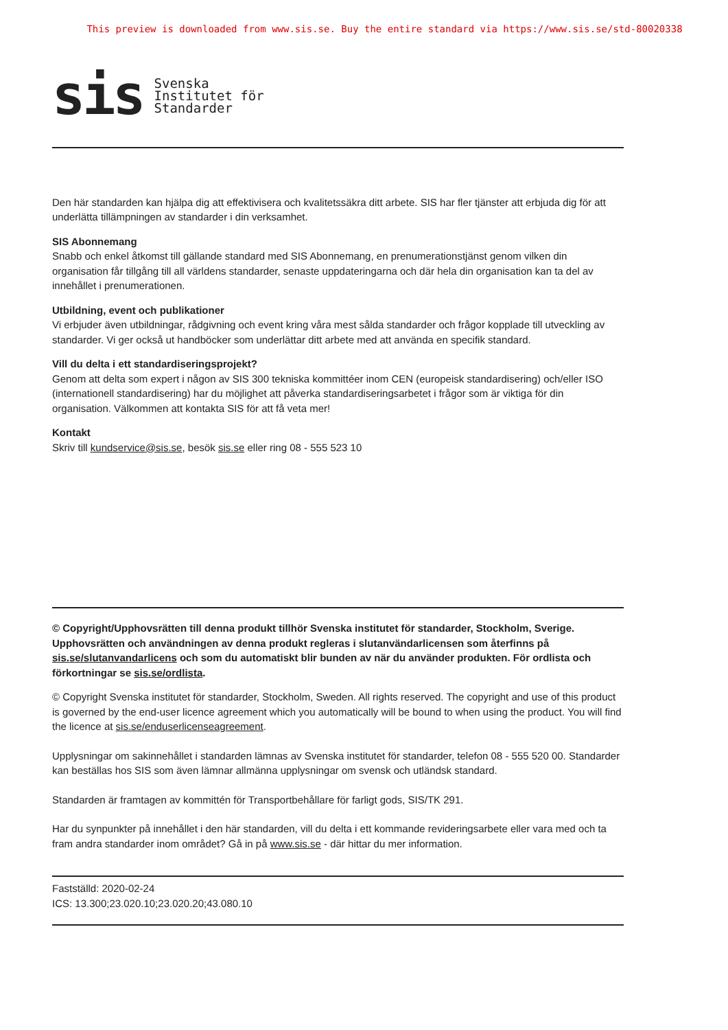This preview is downloaded from www.sis.se. Buy the entire standard via https://www.sis.se/std-80020338
sis Svenska
Institutet för
Standarder
Den här standarden kan hjälpa dig att effektivisera och kvalitetssäkra ditt arbete. SIS har fler tjänster att erbjuda dig för att underlätta tillämpningen av standarder i din verksamhet.
SIS Abonnemang
Snabb och enkel åtkomst till gällande standard med SIS Abonnemang, en prenumerationstjänst genom vilken din organisation får tillgång till all världens standarder, senaste uppdateringarna och där hela din organisation kan ta del av innehållet i prenumerationen.
Utbildning, event och publikationer
Vi erbjuder även utbildningar, rådgivning och event kring våra mest sålda standarder och frågor kopplade till utveckling av standarder. Vi ger också ut handböcker som underlättar ditt arbete med att använda en specifik standard.
Vill du delta i ett standardiseringsprojekt?
Genom att delta som expert i någon av SIS 300 tekniska kommittéer inom CEN (europeisk standardisering) och/eller ISO (internationell standardisering) har du möjlighet att påverka standardiseringsarbetet i frågor som är viktiga för din organisation. Välkommen att kontakta SIS för att få veta mer!
Kontakt
Skriv till kundservice@sis.se, besök sis.se eller ring 08 - 555 523 10
© Copyright/Upphovsrätten till denna produkt tillhör Svenska institutet för standarder, Stockholm, Sverige. Upphovsrätten och användningen av denna produkt regleras i slutanvändarlicensen som återfinns på sis.se/slutanvandarlicens och som du automatiskt blir bunden av när du använder produkten. För ordlista och förkortningar se sis.se/ordlista.
© Copyright Svenska institutet för standarder, Stockholm, Sweden. All rights reserved. The copyright and use of this product is governed by the end-user licence agreement which you automatically will be bound to when using the product. You will find the licence at sis.se/enduserlicenseagreement.
Upplysningar om sakinnehållet i standarden lämnas av Svenska institutet för standarder, telefon 08 - 555 520 00. Standarder kan beställas hos SIS som även lämnar allmänna upplysningar om svensk och utländsk standard.
Standarden är framtagen av kommittén för Transportbehållare för farligt gods, SIS/TK 291.
Har du synpunkter på innehållet i den här standarden, vill du delta i ett kommande revideringsarbete eller vara med och ta fram andra standarder inom området? Gå in på www.sis.se - där hittar du mer information.
Fastställd: 2020-02-24
ICS: 13.300;23.020.10;23.020.20;43.080.10